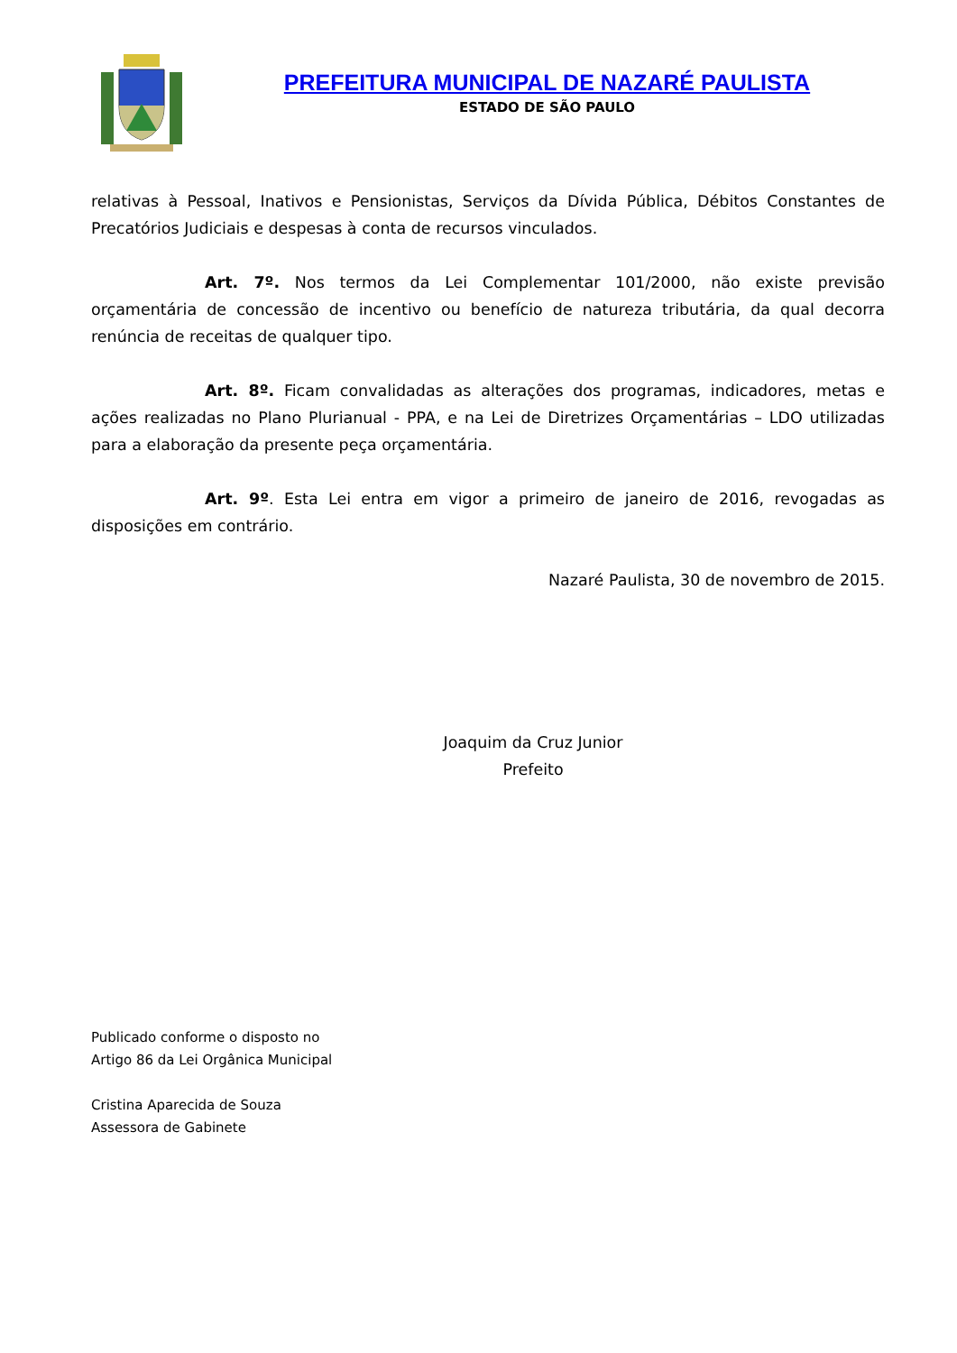PREFEITURA MUNICIPAL DE NAZARÉ PAULISTA
ESTADO DE SÃO PAULO
relativas à Pessoal, Inativos e Pensionistas, Serviços da Dívida Pública, Débitos Constantes de Precatórios Judiciais e despesas à conta de recursos vinculados.
Art. 7º. Nos termos da Lei Complementar 101/2000, não existe previsão orçamentária de concessão de incentivo ou benefício de natureza tributária, da qual decorra renúncia de receitas de qualquer tipo.
Art. 8º. Ficam convalidadas as alterações dos programas, indicadores, metas e ações realizadas no Plano Plurianual - PPA, e na Lei de Diretrizes Orçamentárias – LDO utilizadas para a elaboração da presente peça orçamentária.
Art. 9º. Esta Lei entra em vigor a primeiro de janeiro de 2016, revogadas as disposições em contrário.
Nazaré Paulista, 30 de novembro de 2015.
Joaquim da Cruz Junior
Prefeito
Publicado conforme o disposto no
Artigo 86 da Lei Orgânica Municipal
Cristina Aparecida de Souza
Assessora de Gabinete